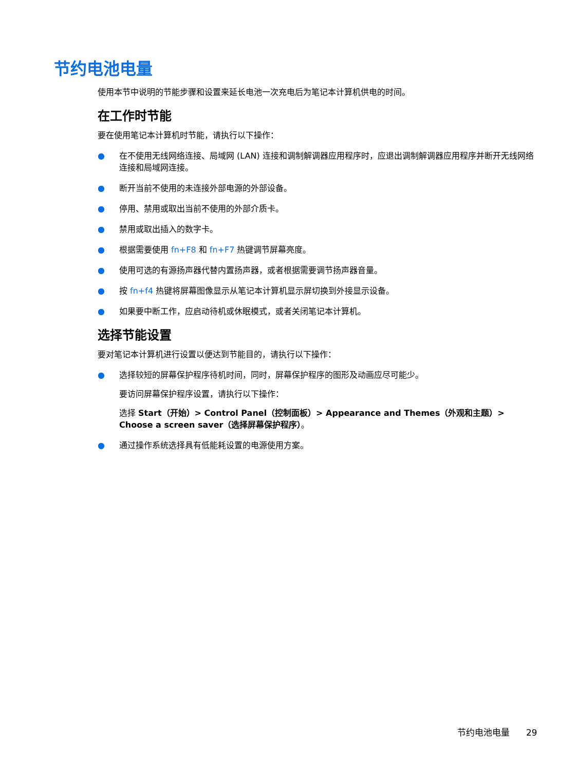节约电池电量
使用本节中说明的节能步骤和设置来延长电池一次充电后为笔记本计算机供电的时间。
在工作时节能
要在使用笔记本计算机时节能，请执行以下操作：
● 在不使用无线网络连接、局域网 (LAN) 连接和调制解调器应用程序时，应退出调制解调器应用程序并断开无线网络连接和局域网连接。
● 断开当前不使用的未连接外部电源的外部设备。
● 停用、禁用或取出当前不使用的外部介质卡。
● 禁用或取出插入的数字卡。
● 根据需要使用 fn+F8 和 fn+F7 热键调节屏幕亮度。
● 使用可选的有源扬声器代替内置扬声器，或者根据需要调节扬声器音量。
● 按 fn+f4 热键将屏幕图像显示从笔记本计算机显示屏切换到外接显示设备。
● 如果要中断工作，应启动待机或休眠模式，或者关闭笔记本计算机。
选择节能设置
要对笔记本计算机进行设置以便达到节能目的，请执行以下操作：
● 选择较短的屏幕保护程序待机时间，同时，屏幕保护程序的图形及动画应尽可能少。
要访问屏幕保护程序设置，请执行以下操作：
选择 Start（开始）> Control Panel（控制面板）> Appearance and Themes（外观和主题）> Choose a screen saver（选择屏幕保护程序）。
● 通过操作系统选择具有低能耗设置的电源使用方案。
节约电池电量 29